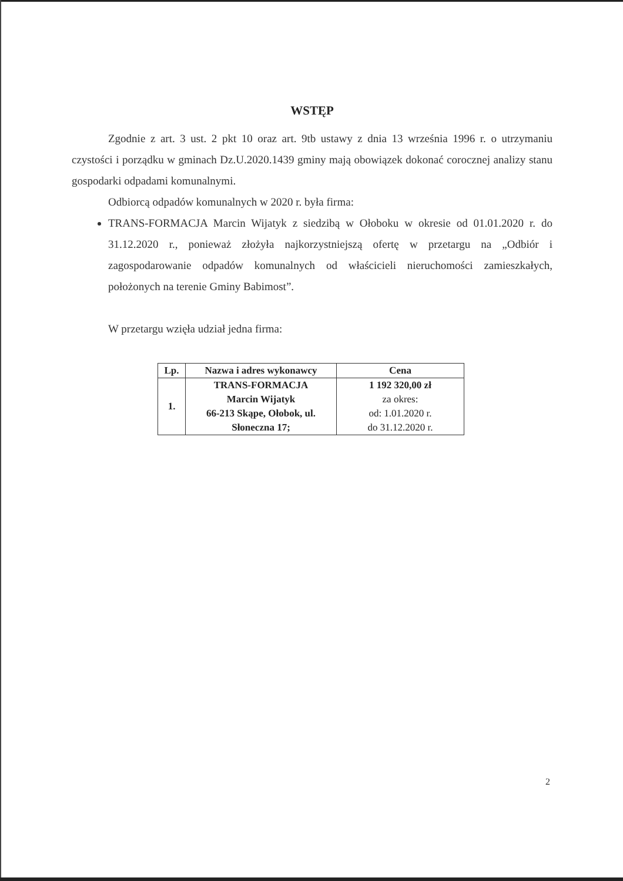WSTĘP
Zgodnie z art. 3 ust. 2 pkt 10 oraz art. 9tb ustawy z dnia 13 września 1996 r. o utrzymaniu czystości i porządku w gminach Dz.U.2020.1439 gminy mają obowiązek dokonać corocznej analizy stanu gospodarki odpadami komunalnymi.
Odbiorcą odpadów komunalnych w 2020 r. była firma:
TRANS-FORMACJA Marcin Wijatyk z siedzibą w Ołoboku w okresie od 01.01.2020 r. do 31.12.2020 r., ponieważ złożyła najkorzystniejszą ofertę w przetargu na „Odbiór i zagospodarowanie odpadów komunalnych od właścicieli nieruchomości zamieszkałych, położonych na terenie Gminy Babimost”.
W przetargu wzięła udział jedna firma:
| Lp. | Nazwa i adres wykonawcy | Cena |
| --- | --- | --- |
| 1. | TRANS-FORMACJA Marcin Wijatyk 66-213 Skąpe, Ołobok, ul. Słoneczna 17; | 1 192 320,00 zł za okres: od: 1.01.2020 r. do 31.12.2020 r. |
2